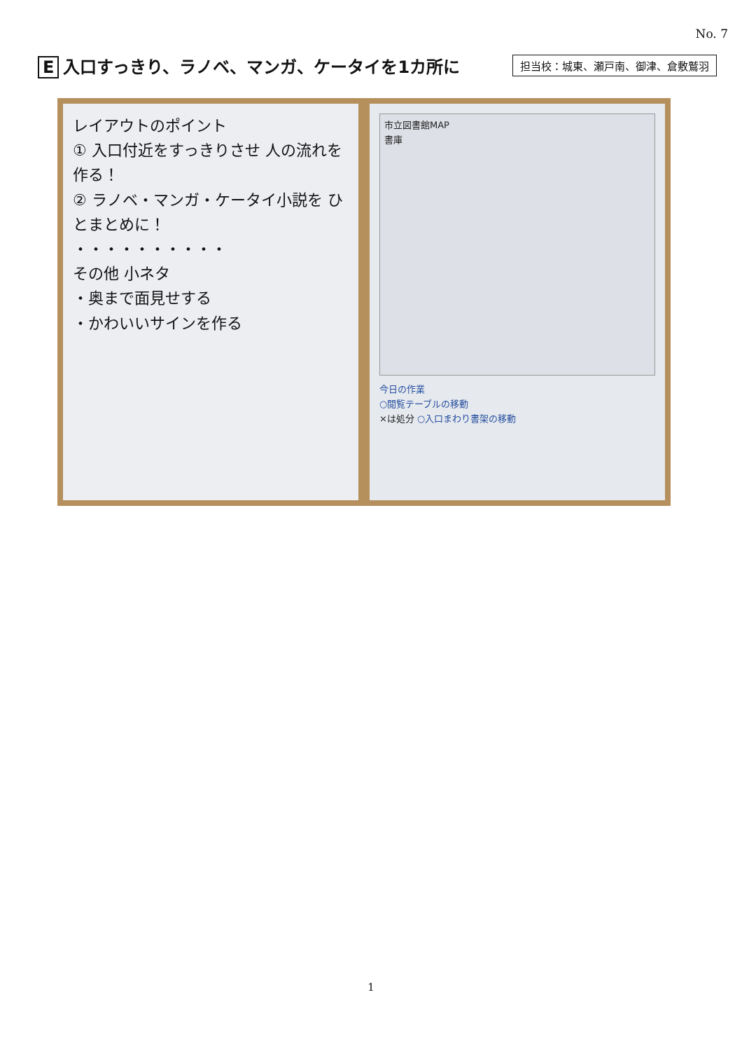No. 7
E入口すっきり、ラノベ、マンガ、ケータイを1カ所に
担当校：城東、瀬戸南、御津、倉敷鷲羽
レイアウトのポイント
① 入口付近をすっきりさせ 人の流れを作る！
② ラノベ・マンガ・ケータイ小説を ひとまとめに！
・・・・・・・・・・
その他 小ネタ
・奥まで面見せする
・かわいいサインを作る
市立図書館MAP
書庫
今日の作業
○閲覧テーブルの移動
×は処分 ○入口まわり書架の移動
1